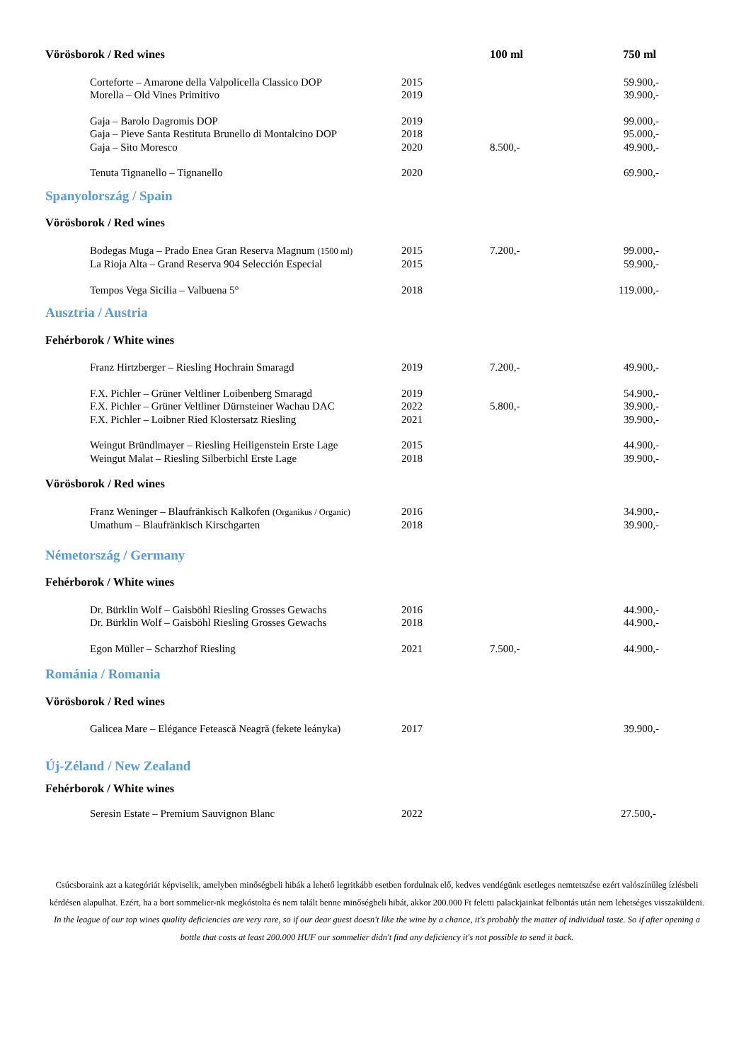| Vörösborok / Red wines | | 100 ml | 750 ml |
| --- | --- | --- | --- |
| Corteforte – Amarone della Valpolicella Classico DOP | 2015 | | 59.900,- |
| Morella – Old Vines Primitivo | 2019 | | 39.900,- |
| Gaja – Barolo Dagromis DOP | 2019 | | 99.000,- |
| Gaja – Pieve Santa Restituta Brunello di Montalcino DOP | 2018 | | 95.000,- |
| Gaja – Sito Moresco | 2020 | 8.500,- | 49.900,- |
| Tenuta Tignanello – Tignanello | 2020 | | 69.900,- |
| Spanyolország / Spain | | | |
| Vörösborok / Red wines | | | |
| Bodegas Muga – Prado Enea Gran Reserva Magnum (1500 ml) | 2015 | 7.200,- | 99.000,- |
| La Rioja Alta – Grand Reserva 904 Selección Especial | 2015 | | 59.900,- |
| Tempos Vega Sicilia – Valbuena 5° | 2018 | | 119.000,- |
| Ausztria / Austria | | | |
| Fehérborok / White wines | | | |
| Franz Hirtzberger – Riesling Hochrain Smaragd | 2019 | 7.200,- | 49.900,- |
| F.X. Pichler – Grüner Veltliner Loibenberg Smaragd | 2019 | | 54.900,- |
| F.X. Pichler – Grüner Veltliner Dürnsteiner Wachau DAC | 2022 | 5.800,- | 39.900,- |
| F.X. Pichler – Loibner Ried Klostersatz Riesling | 2021 | | 39.900,- |
| Weingut Bründlmayer – Riesling Heiligenstein Erste Lage | 2015 | | 44.900,- |
| Weingut Malat – Riesling Silberbichl Erste Lage | 2018 | | 39.900,- |
| Vörösborok / Red wines | | | |
| Franz Weninger – Blaufränkisch Kalkofen (Organikus / Organic) | 2016 | | 34.900,- |
| Umathum – Blaufränkisch Kirschgarten | 2018 | | 39.900,- |
| Németország / Germany | | | |
| Fehérborok / White wines | | | |
| Dr. Bürklin Wolf – Gaisböhl Riesling Grosses Gewachs | 2016 | | 44.900,- |
| Dr. Bürklin Wolf – Gaisböhl Riesling Grosses Gewachs | 2018 | | 44.900,- |
| Egon Müller – Scharzhof Riesling | 2021 | 7.500,- | 44.900,- |
| Románia / Romania | | | |
| Vörösborok / Red wines | | | |
| Galicea Mare – Elégance Fetească Neagră (fekete leányka) | 2017 | | 39.900,- |
| Új-Zéland / New Zealand | | | |
| Fehérborok / White wines | | | |
| Seresin Estate – Premium Sauvignon Blanc | 2022 | | 27.500,- |
Csúcsboraink azt a kategóriát képviselik, amelyben minőségbeli hibák a lehető legritkább esetben fordulnak elő, kedves vendégünk esetleges nemtetszése ezért valószínűleg ízlésbeli kérdésen alapulhat. Ezért, ha a bort sommelier-nk megkóstolta és nem talált benne minőségbeli hibát, akkor 200.000 Ft feletti palackjainkat felbontás után nem lehetséges visszaküldeni.
In the league of our top wines quality deficiencies are very rare, so if our dear guest doesn't like the wine by a chance, it's probably the matter of individual taste. So if after opening a bottle that costs at least 200.000 HUF our sommelier didn't find any deficiency it's not possible to send it back.